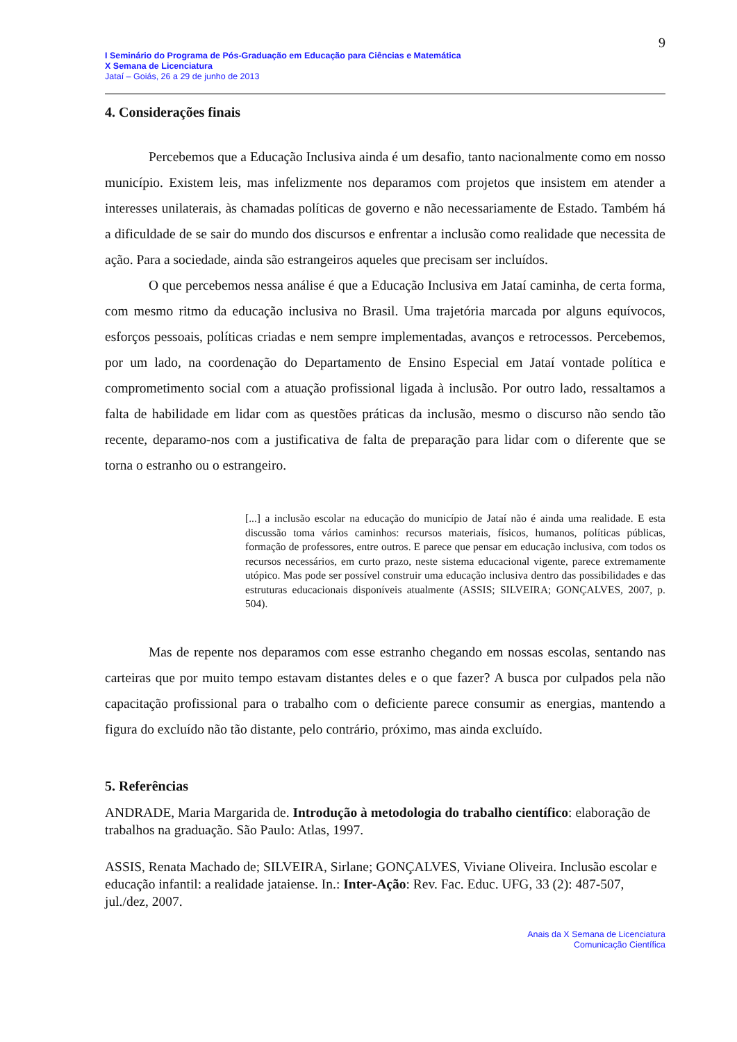9
I Seminário do Programa de Pós-Graduação em Educação para Ciências e Matemática
X Semana de Licenciatura
Jataí – Goiás, 26 a 29 de junho de 2013
4. Considerações finais
Percebemos que a Educação Inclusiva ainda é um desafio, tanto nacionalmente como em nosso município. Existem leis, mas infelizmente nos deparamos com projetos que insistem em atender a interesses unilaterais, às chamadas políticas de governo e não necessariamente de Estado. Também há a dificuldade de se sair do mundo dos discursos e enfrentar a inclusão como realidade que necessita de ação. Para a sociedade, ainda são estrangeiros aqueles que precisam ser incluídos.
O que percebemos nessa análise é que a Educação Inclusiva em Jataí caminha, de certa forma, com mesmo ritmo da educação inclusiva no Brasil. Uma trajetória marcada por alguns equívocos, esforços pessoais, políticas criadas e nem sempre implementadas, avanços e retrocessos. Percebemos, por um lado, na coordenação do Departamento de Ensino Especial em Jataí vontade política e comprometimento social com a atuação profissional ligada à inclusão. Por outro lado, ressaltamos a falta de habilidade em lidar com as questões práticas da inclusão, mesmo o discurso não sendo tão recente, deparamo-nos com a justificativa de falta de preparação para lidar com o diferente que se torna o estranho ou o estrangeiro.
[...] a inclusão escolar na educação do município de Jataí não é ainda uma realidade. E esta discussão toma vários caminhos: recursos materiais, físicos, humanos, políticas públicas, formação de professores, entre outros. E parece que pensar em educação inclusiva, com todos os recursos necessários, em curto prazo, neste sistema educacional vigente, parece extremamente utópico. Mas pode ser possível construir uma educação inclusiva dentro das possibilidades e das estruturas educacionais disponíveis atualmente (ASSIS; SILVEIRA; GONÇALVES, 2007, p. 504).
Mas de repente nos deparamos com esse estranho chegando em nossas escolas, sentando nas carteiras que por muito tempo estavam distantes deles e o que fazer? A busca por culpados pela não capacitação profissional para o trabalho com o deficiente parece consumir as energias, mantendo a figura do excluído não tão distante, pelo contrário, próximo, mas ainda excluído.
5. Referências
ANDRADE, Maria Margarida de. Introdução à metodologia do trabalho científico: elaboração de trabalhos na graduação. São Paulo: Atlas, 1997.
ASSIS, Renata Machado de; SILVEIRA, Sirlane; GONÇALVES, Viviane Oliveira. Inclusão escolar e educação infantil: a realidade jataiense. In.: Inter-Ação: Rev. Fac. Educ. UFG, 33 (2): 487-507, jul./dez, 2007.
Anais da X Semana de Licenciatura
Comunicação Científica